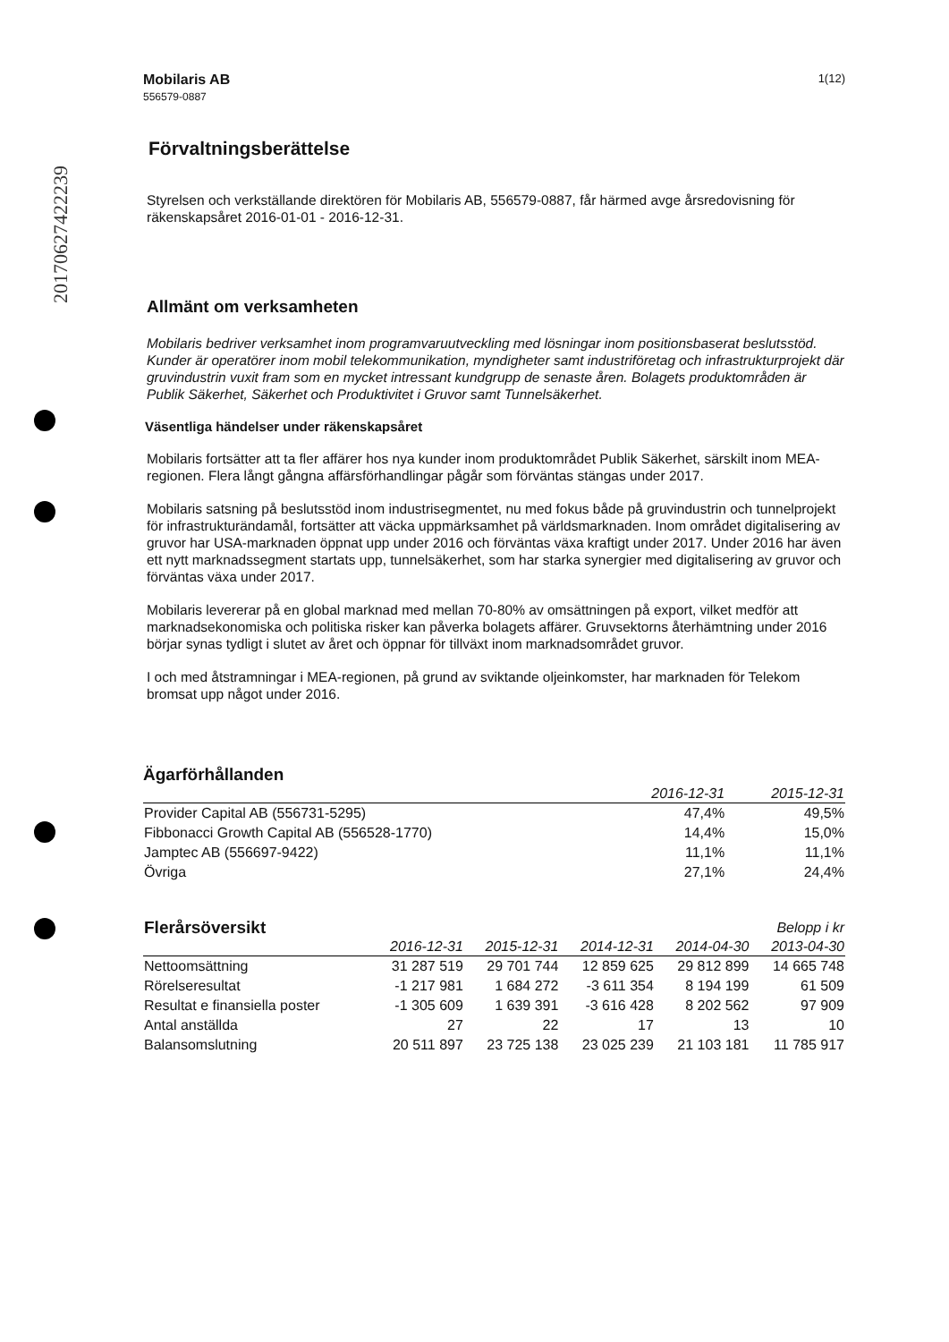20170627422239
Mobilaris AB
556579-0887
1(12)
Förvaltningsberättelse
Styrelsen och verkställande direktören för Mobilaris AB, 556579-0887, får härmed avge årsredovisning för räkenskapsåret 2016-01-01 - 2016-12-31.
Allmänt om verksamheten
Mobilaris bedriver verksamhet inom programvaruutveckling med lösningar inom positionsbaserat beslutsstöd. Kunder är operatörer inom mobil telekommunikation, myndigheter samt industriföretag och infrastrukturprojekt där gruvindustrin vuxit fram som en mycket intressant kundgrupp de senaste åren. Bolagets produktområden är Publik Säkerhet, Säkerhet och Produktivitet i Gruvor samt Tunnelsäkerhet.
Väsentliga händelser under räkenskapsåret
Mobilaris fortsätter att ta fler affärer hos nya kunder inom produktområdet Publik Säkerhet, särskilt inom MEA-regionen. Flera långt gångna affärsförhandlingar pågår som förväntas stängas under 2017.
Mobilaris satsning på beslutsstöd inom industrisegmentet, nu med fokus både på gruvindustrin och tunnelprojekt för infrastrukturändamål, fortsätter att väcka uppmärksamhet på världsmarknaden. Inom området digitalisering av gruvor har USA-marknaden öppnat upp under 2016 och förväntas växa kraftigt under 2017. Under 2016 har även ett nytt marknadssegment startats upp, tunnelsäkerhet, som har starka synergier med digitalisering av gruvor och förväntas växa under 2017.
Mobilaris levererar på en global marknad med mellan 70-80% av omsättningen på export, vilket medför att marknadsekonomiska och politiska risker kan påverka bolagets affärer. Gruvsektorns återhämtning under 2016 börjar synas tydligt i slutet av året och öppnar för tillväxt inom marknadsområdet gruvor.
I och med åtstramningar i MEA-regionen, på grund av sviktande oljeinkomster, har marknaden för Telekom bromsat upp något under 2016.
Ägarförhållanden
| | 2016-12-31 | 2015-12-31 |
| --- | --- | --- |
| Provider Capital AB (556731-5295) | 47,4% | 49,5% |
| Fibbonacci Growth Capital AB (556528-1770) | 14,4% | 15,0% |
| Jamptec AB (556697-9422) | 11,1% | 11,1% |
| Övriga | 27,1% | 24,4% |
| Flerårsöversikt | | | | | Belopp i kr |
| | 2016-12-31 | 2015-12-31 | 2014-12-31 | 2014-04-30 | 2013-04-30 |
| Nettoomsättning | 31 287 519 | 29 701 744 | 12 859 625 | 29 812 899 | 14 665 748 |
| Rörelseresultat | -1 217 981 | 1 684 272 | -3 611 354 | 8 194 199 | 61 509 |
| Resultat e finansiella poster | -1 305 609 | 1 639 391 | -3 616 428 | 8 202 562 | 97 909 |
| Antal anställda | 27 | 22 | 17 | 13 | 10 |
| Balansomslutning | 20 511 897 | 23 725 138 | 23 025 239 | 21 103 181 | 11 785 917 |